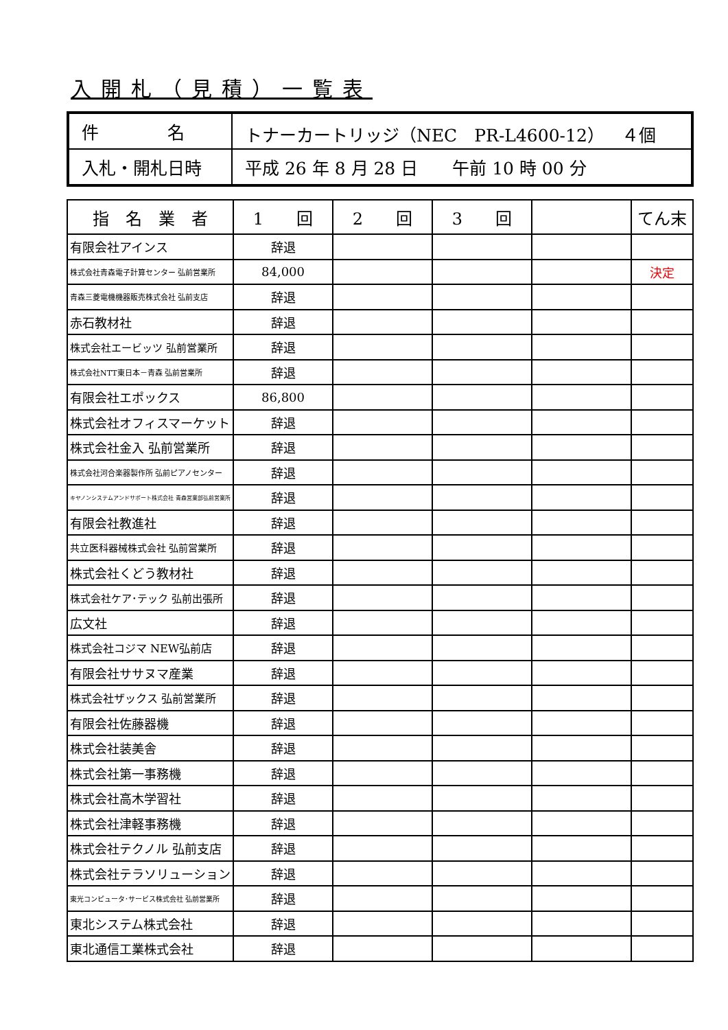入開札（見積）一覧表
| 件 名 | トナーカートリッジ（NEC PR-L4600-12） ４個 |
| 入札・開札日時 | 平成 26 年 8 月 28 日 午前 10 時 00 分 |
| 指 名 業 者 | 1 回 | 2 回 | 3 回 | | てん末 |
| --- | --- | --- | --- | --- | --- |
| 有限会社アインス | 辞退 | | | | |
| 株式会社青森電子計算センター 弘前営業所 | 84,000 | | | | 決定 |
| 青森三菱電機機器販売株式会社 弘前支店 | 辞退 | | | | |
| 赤石教材社 | 辞退 | | | | |
| 株式会社エービッツ 弘前営業所 | 辞退 | | | | |
| 株式会社NTT東日本－青森 弘前営業所 | 辞退 | | | | |
| 有限会社エポックス | 86,800 | | | | |
| 株式会社オフィスマーケット | 辞退 | | | | |
| 株式会社金入 弘前営業所 | 辞退 | | | | |
| 株式会社河合楽器製作所 弘前ピアノセンター | 辞退 | | | | |
| キヤノンシステムアンドサポート株式会社 青森営業部弘前営業所 | 辞退 | | | | |
| 有限会社教進社 | 辞退 | | | | |
| 共立医科器械株式会社 弘前営業所 | 辞退 | | | | |
| 株式会社くどう教材社 | 辞退 | | | | |
| 株式会社ケア･テック 弘前出張所 | 辞退 | | | | |
| 広文社 | 辞退 | | | | |
| 株式会社コジマ NEW弘前店 | 辞退 | | | | |
| 有限会社ササヌマ産業 | 辞退 | | | | |
| 株式会社ザックス 弘前営業所 | 辞退 | | | | |
| 有限会社佐藤器機 | 辞退 | | | | |
| 株式会社装美舎 | 辞退 | | | | |
| 株式会社第一事務機 | 辞退 | | | | |
| 株式会社高木学習社 | 辞退 | | | | |
| 株式会社津軽事務機 | 辞退 | | | | |
| 株式会社テクノル 弘前支店 | 辞退 | | | | |
| 株式会社テラソリューション | 辞退 | | | | |
| 東光コンピュータ･サービス株式会社 弘前営業所 | 辞退 | | | | |
| 東北システム株式会社 | 辞退 | | | | |
| 東北通信工業株式会社 | 辞退 | | | | |